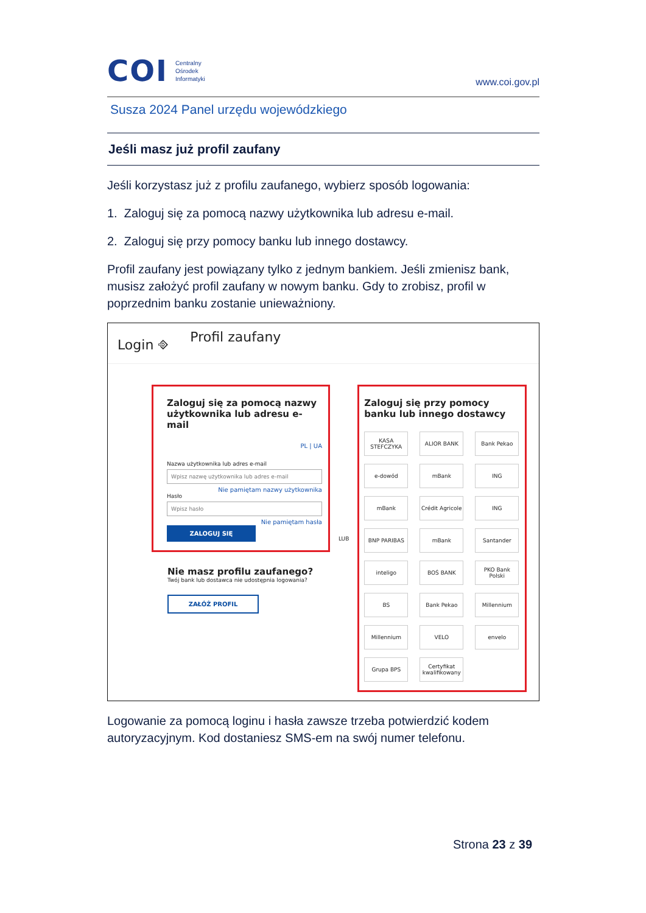COI
Centralny
Ośrodek
Informatyki
www.coi.gov.pl
Susza 2024 Panel urzędu wojewódzkiego
Jeśli masz już profil zaufany
Jeśli korzystasz już z profilu zaufanego, wybierz sposób logowania:
1. Zaloguj się za pomocą nazwy użytkownika lub adresu e-mail.
2. Zaloguj się przy pomocy banku lub innego dostawcy.
Profil zaufany jest powiązany tylko z jednym bankiem. Jeśli zmienisz bank, musisz założyć profil zaufany w nowym banku. Gdy to zrobisz, profil w poprzednim banku zostanie unieważniony.
Login ⎆ Profil zaufany
Zaloguj się za pomocą nazwy użytkownika lub adresu e-mail
PL | UA
Nazwa użytkownika lub adres e-mail
Wpisz nazwę użytkownika lub adres e-mail
Nie pamiętam nazwy użytkownika
Hasło
Wpisz hasło
Nie pamiętam hasła
ZALOGUJ SIĘ
Nie masz profilu zaufanego?
Twój bank lub dostawca nie udostępnia logowania?
ZAŁÓŻ PROFIL
LUB
Zaloguj się przy pomocy banku lub innego dostawcy
KASA STEFCZYKA
ALIOR BANK
Bank Pekao
e-dowód
mBank
ING
mBank
Crédit Agricole
ING
BNP PARIBAS
mBank
Santander
inteligo
BOŚ BANK
PKO Bank Polski
BS
Bank Pekao
Millennium
Millennium
VELO
envelo
Grupa BPS
Certyfikat kwalifikowany
Logowanie za pomocą loginu i hasła zawsze trzeba potwierdzić kodem autoryzacyjnym. Kod dostaniesz SMS-em na swój numer telefonu.
Strona 23 z 39